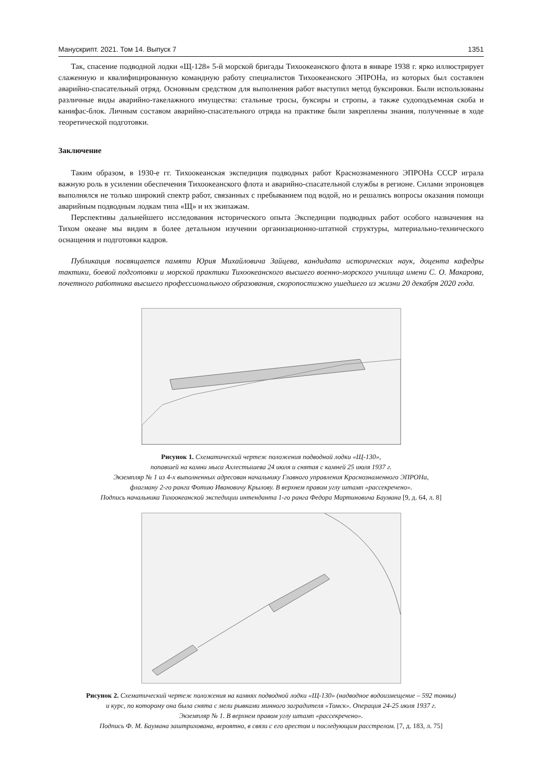Манускрипт. 2021. Том 14. Выпуск 7 1351
Так, спасение подводной лодки «Щ-128» 5-й морской бригады Тихоокеанского флота в январе 1938 г. ярко иллюстрирует слаженную и квалифицированную командную работу специалистов Тихоокеанского ЭПРОНа, из которых был составлен аварийно-спасательный отряд. Основным средством для выполнения работ выступил метод буксировки. Были использованы различные виды аварийно-такелажного имущества: стальные тросы, буксиры и стропы, а также судоподъемная скоба и канифас-блок. Личным составом аварийно-спасательного отряда на практике были закреплены знания, полученные в ходе теоретической подготовки.
Заключение
Таким образом, в 1930-е гг. Тихоокеанская экспедиция подводных работ Краснознаменного ЭПРОНа СССР играла важную роль в усилении обеспечения Тихоокеанского флота и аварийно-спасательной службы в регионе. Силами эпроновцев выполнялся не только широкий спектр работ, связанных с пребыванием под водой, но и решались вопросы оказания помощи аварийным подводным лодкам типа «Щ» и их экипажам.
Перспективы дальнейшего исследования исторического опыта Экспедиции подводных работ особого назначения на Тихом океане мы видим в более детальном изучении организационно-штатной структуры, материально-технического оснащения и подготовки кадров.
Публикация посвящается памяти Юрия Михайловича Зайцева, кандидата исторических наук, доцента кафедры тактики, боевой подготовки и морской практики Тихоокеанского высшего военно-морского училища имени С. О. Макарова, почетного работника высшего профессионального образования, скоропостижно ушедшего из жизни 20 декабря 2020 года.
Рисунок 1. Схематический чертеж положения подводной лодки «Щ-130»,
попавшей на камни мыса Ахлестышева 24 июля и снятая с камней 25 июля 1937 г.
Экземпляр № 1 из 4-х выполненных адресован начальнику Главного управления Краснознаменного ЭПРОНа,
флагману 2-го ранга Фотию Ивановичу Крылову. В верхнем правом углу штамп «рассекречено».
Подпись начальника Тихоокеанской экспедиции интенданта 1-го ранга Федора Мартиновича Баумана [9, д. 64, л. 8]
Рисунок 2. Схематический чертеж положения на камнях подводной лодки «Щ-130» (надводное водоизмещение – 592 тонны)
и курс, по которому она была снята с мели рывками минного заградителя «Томск». Операция 24-25 июля 1937 г.
Экземпляр № 1. В верхнем правом углу штамп «рассекречено».
Подпись Ф. М. Баумана заштрихована, вероятно, в связи с его арестом и последующим расстрелом. [7, д. 183, л. 75]